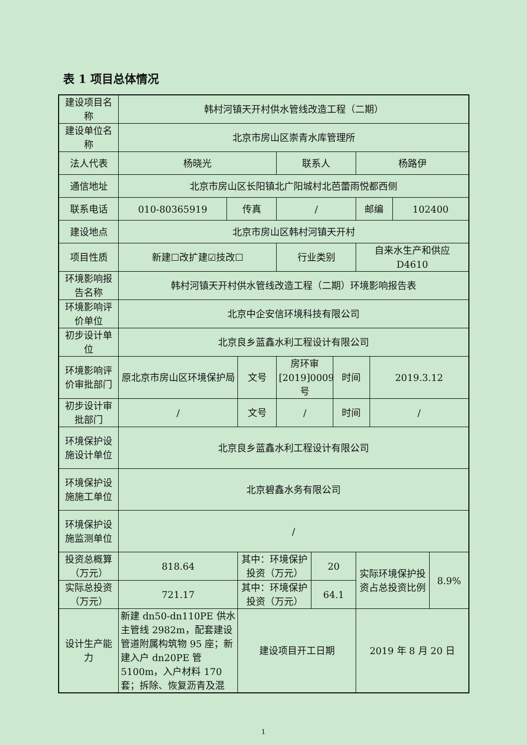表 1 项目总体情况
| 建设项目名称 | 韩村河镇天开村供水管线改造工程（二期） | | | | | | | | | |
| 建设单位名称 | 北京市房山区崇青水库管理所 | | | | | | | | | |
| 法人代表 | 杨晓光 | | | 联系人 | | | 杨路伊 | | | |
| 通信地址 | 北京市房山区长阳镇北广阳城村北芭蕾雨悦都西侧 | | | | | | | | | |
| 联系电话 | 010-80365919 | 传真 | | / | | | 邮编 | | 102400 | |
| 建设地点 | 北京市房山区韩村河镇天开村 | | | | | | | | | |
| 项目性质 | 新建☐改扩建☑技改☐ | | | 行业类别 | | | 自来水生产和供应 D4610 | | | |
| 环境影响报告名称 | 韩村河镇天开村供水管线改造工程（二期）环境影响报告表 | | | | | | | | | |
| 环境影响评价单位 | 北京中企安信环境科技有限公司 | | | | | | | | | |
| 初步设计单位 | 北京良乡蓝鑫水利工程设计有限公司 | | | | | | | | | |
| 环境影响评价审批部门 | 原北京市房山区环境保护局 | | 文号 | 房环审[2019]0009 号 | | 时间 | | 2019.3.12 | | |
| 初步设计审批部门 | / | | 文号 | / | | 时间 | | / | | |
| 环境保护设施设计单位 | 北京良乡蓝鑫水利工程设计有限公司 | | | | | | | | | |
| 环境保护设施施工单位 | 北京碧鑫水务有限公司 | | | | | | | | | |
| 环境保护设施监测单位 | / | | | | | | | | | |
| 投资总概算（万元） | 818.64 | | 其中：环境保护投资（万元） | | 20 | | 实际环境保护投资占总投资比例 | | | 8.9% |
| 实际总投资（万元） | 721.17 | | 其中：环境保护投资（万元） | | 64.1 | | | | | |
| 设计生产能力 | 新建 dn50-dn110PE 供水主管线 2982m，配套建设管道附属构筑物 95 座；新建入户 dn20PE 管 5100m，入户材料 170 套；拆除、恢复沥青及混 | | 建设项目开工日期 | | | | 2019 年 8 月 20 日 | | | |
1